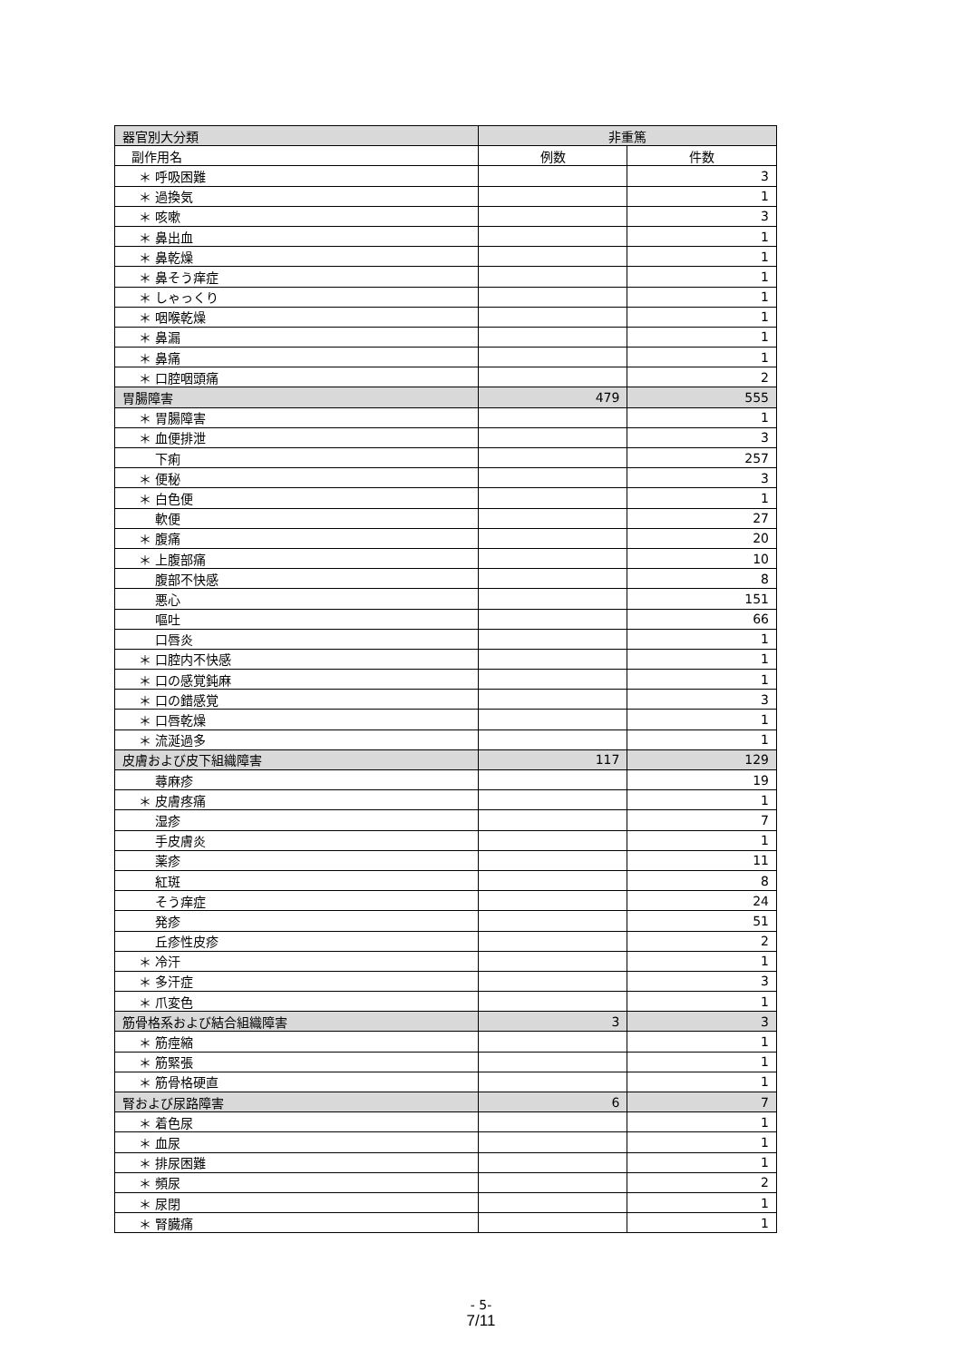| 器官別大分類 | 非重篤 | |
| --- | --- | --- |
| 副作用名 | 例数 | 件数 |
| ＊ 呼吸困難 | | 3 |
| ＊ 過換気 | | 1 |
| ＊ 咳嗽 | | 3 |
| ＊ 鼻出血 | | 1 |
| ＊ 鼻乾燥 | | 1 |
| ＊ 鼻そう痒症 | | 1 |
| ＊ しゃっくり | | 1 |
| ＊ 咽喉乾燥 | | 1 |
| ＊ 鼻漏 | | 1 |
| ＊ 鼻痛 | | 1 |
| ＊ 口腔咽頭痛 | | 2 |
| 胃腸障害 | 479 | 555 |
| ＊ 胃腸障害 | | 1 |
| ＊ 血便排泄 | | 3 |
| 下痢 | | 257 |
| ＊ 便秘 | | 3 |
| ＊ 白色便 | | 1 |
| 軟便 | | 27 |
| ＊ 腹痛 | | 20 |
| ＊ 上腹部痛 | | 10 |
| 腹部不快感 | | 8 |
| 悪心 | | 151 |
| 嘔吐 | | 66 |
| 口唇炎 | | 1 |
| ＊ 口腔内不快感 | | 1 |
| ＊ 口の感覚鈍麻 | | 1 |
| ＊ 口の錯感覚 | | 3 |
| ＊ 口唇乾燥 | | 1 |
| ＊ 流涎過多 | | 1 |
| 皮膚および皮下組織障害 | 117 | 129 |
| 蕁麻疹 | | 19 |
| ＊ 皮膚疼痛 | | 1 |
| 湿疹 | | 7 |
| 手皮膚炎 | | 1 |
| 薬疹 | | 11 |
| 紅斑 | | 8 |
| そう痒症 | | 24 |
| 発疹 | | 51 |
| 丘疹性皮疹 | | 2 |
| ＊ 冷汗 | | 1 |
| ＊ 多汗症 | | 3 |
| ＊ 爪変色 | | 1 |
| 筋骨格系および結合組織障害 | 3 | 3 |
| ＊ 筋痙縮 | | 1 |
| ＊ 筋緊張 | | 1 |
| ＊ 筋骨格硬直 | | 1 |
| 腎および尿路障害 | 6 | 7 |
| ＊ 着色尿 | | 1 |
| ＊ 血尿 | | 1 |
| ＊ 排尿困難 | | 1 |
| ＊ 頻尿 | | 2 |
| ＊ 尿閉 | | 1 |
| ＊ 腎臓痛 | | 1 |
- 5-
7/11